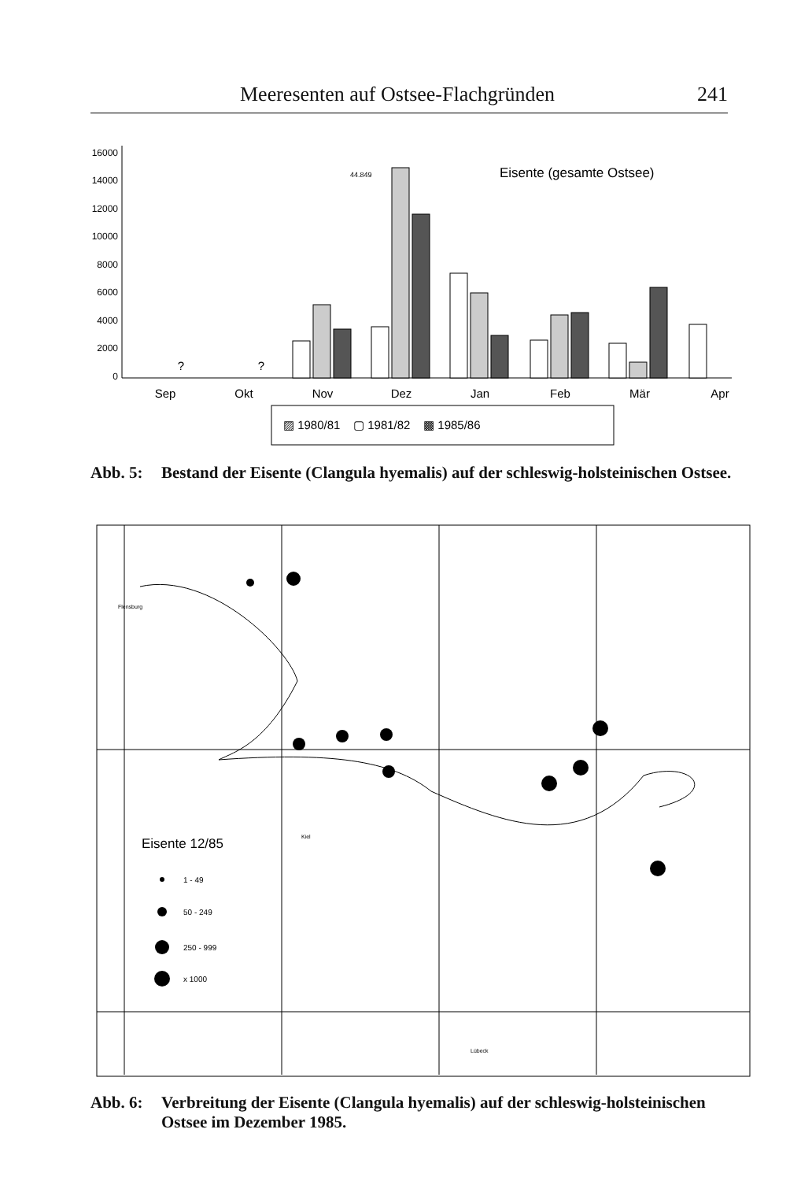Meeresenten auf Ostsee-Flachgründen 241
16000
14000
12000
10000
8000
6000
4000
2000
0
Eisente (gesamte Ostsee)
44.849
Sep
Okt
Nov
Dez
Jan
Feb
Mär
Apr
?
?
▨ 1980/81 ▢ 1981/82 ▩ 1985/86
Abb. 5: Bestand der Eisente (Clangula hyemalis) auf der schleswig-holsteinischen Ostsee.
Flensburg
Kiel
Lübeck
Eisente 12/85
1 - 49
50 - 249
250 - 999
x 1000
Abb. 6: Verbreitung der Eisente (Clangula hyemalis) auf der schleswig-holsteinischen Ostsee im Dezember 1985.